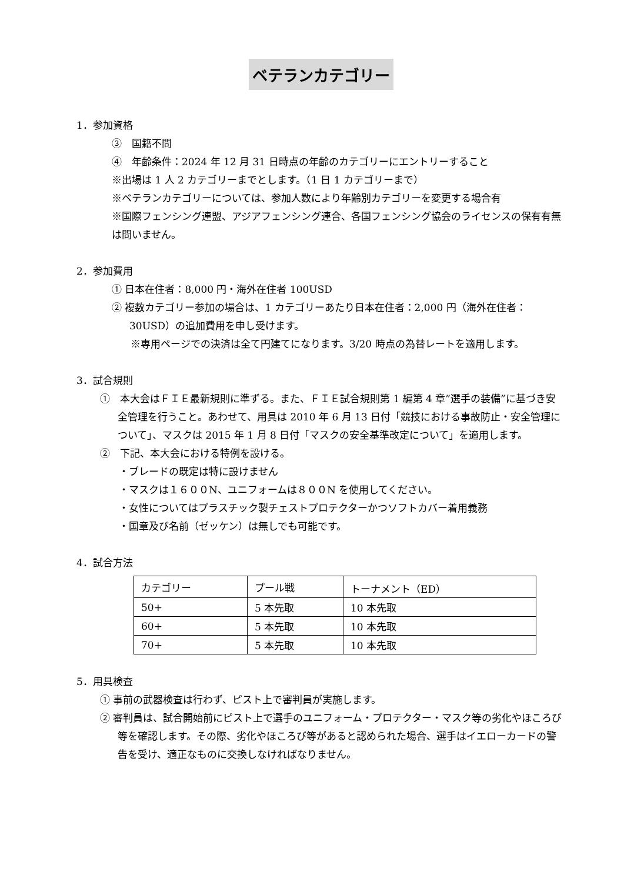ベテランカテゴリー
1．参加資格
③　国籍不問
④　年齢条件：2024 年 12 月 31 日時点の年齢のカテゴリーにエントリーすること
※出場は 1 人 2 カテゴリーまでとします。（1 日 1 カテゴリーまで）
※ベテランカテゴリーについては、参加人数により年齢別カテゴリーを変更する場合有
※国際フェンシング連盟、アジアフェンシング連合、各国フェンシング協会のライセンスの保有有無は問いません。
2．参加費用
① 日本在住者：8,000 円・海外在住者 100USD
② 複数カテゴリー参加の場合は、1 カテゴリーあたり日本在住者：2,000 円（海外在住者：30USD）の追加費用を申し受けます。
※専用ページでの決済は全て円建てになります。3/20 時点の為替レートを適用します。
3．試合規則
①　本大会はＦＩＥ最新規則に準ずる。また、ＦＩＥ試合規則第 1 編第 4 章”選手の装備”に基づき安全管理を行うこと。あわせて、用具は 2010 年 6 月 13 日付「競技における事故防止・安全管理について」、マスクは 2015 年 1 月 8 日付「マスクの安全基準改定について」を適用します。
②　下記、本大会における特例を設ける。
・ブレードの既定は特に設けません
・マスクは１６００N、ユニフォームは８００N を使用してください。
・女性についてはプラスチック製チェストプロテクターかつソフトカバー着用義務
・国章及び名前（ゼッケン）は無しでも可能です。
4．試合方法
| カテゴリー | プール戦 | トーナメント（ED） |
| 50+ | 5 本先取 | 10 本先取 |
| 60+ | 5 本先取 | 10 本先取 |
| 70+ | 5 本先取 | 10 本先取 |
5．用具検査
① 事前の武器検査は行わず、ピスト上で審判員が実施します。
② 審判員は、試合開始前にピスト上で選手のユニフォーム・プロテクター・マスク等の劣化やほころび等を確認します。その際、劣化やほころび等があると認められた場合、選手はイエローカードの警告を受け、適正なものに交換しなければなりません。